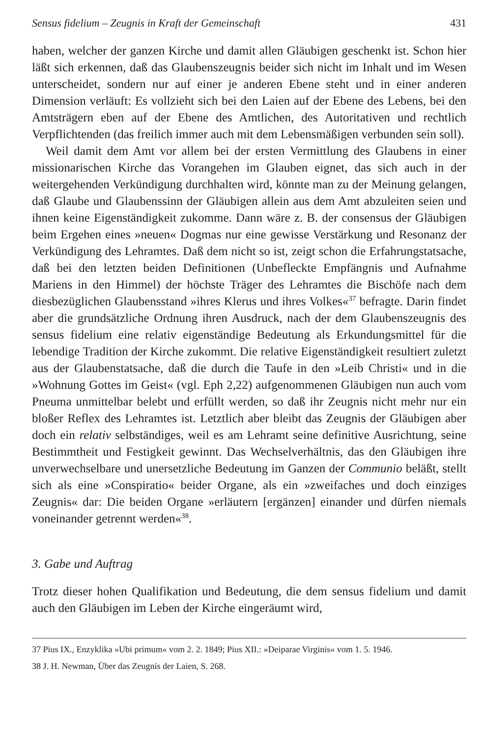Sensus fidelium – Zeugnis in Kraft der Gemeinschaft 431
haben, welcher der ganzen Kirche und damit allen Gläubigen geschenkt ist. Schon hier läßt sich erkennen, daß das Glaubenszeugnis beider sich nicht im Inhalt und im Wesen unterscheidet, sondern nur auf einer je anderen Ebene steht und in einer anderen Dimension verläuft: Es vollzieht sich bei den Laien auf der Ebene des Lebens, bei den Amtsträgern eben auf der Ebene des Amtlichen, des Autoritativen und rechtlich Verpflichtenden (das freilich immer auch mit dem Lebensmäßigen verbunden sein soll).
Weil damit dem Amt vor allem bei der ersten Vermittlung des Glaubens in einer missionarischen Kirche das Vorangehen im Glauben eignet, das sich auch in der weitergehenden Verkündigung durchhalten wird, könnte man zu der Meinung gelangen, daß Glaube und Glaubenssinn der Gläubigen allein aus dem Amt abzuleiten seien und ihnen keine Eigenständigkeit zukomme. Dann wäre z. B. der consensus der Gläubigen beim Ergehen eines »neuen« Dogmas nur eine gewisse Verstärkung und Resonanz der Verkündigung des Lehramtes. Daß dem nicht so ist, zeigt schon die Erfahrungstatsache, daß bei den letzten beiden Definitionen (Unbefleckte Empfängnis und Aufnahme Mariens in den Himmel) der höchste Träger des Lehramtes die Bischöfe nach dem diesbezüglichen Glaubensstand »ihres Klerus und ihres Volkes«<sup>37</sup> befragte. Darin findet aber die grundsätzliche Ordnung ihren Ausdruck, nach der dem Glaubenszeugnis des sensus fidelium eine relativ eigenständige Bedeutung als Erkundungsmittel für die lebendige Tradition der Kirche zukommt. Die relative Eigenständigkeit resultiert zuletzt aus der Glaubenstatsache, daß die durch die Taufe in den »Leib Christi« und in die »Wohnung Gottes im Geist« (vgl. Eph 2,22) aufgenommenen Gläubigen nun auch vom Pneuma unmittelbar belebt und erfüllt werden, so daß ihr Zeugnis nicht mehr nur ein bloßer Reflex des Lehramtes ist. Letztlich aber bleibt das Zeugnis der Gläubigen aber doch ein relativ selbständiges, weil es am Lehramt seine definitive Ausrichtung, seine Bestimmtheit und Festigkeit gewinnt. Das Wechselverhältnis, das den Gläubigen ihre unverwechselbare und unersetzliche Bedeutung im Ganzen der Communio beläßt, stellt sich als eine »Conspiratio« beider Organe, als ein »zweifaches und doch einziges Zeugnis« dar: Die beiden Organe »erläutern [ergänzen] einander und dürfen niemals voneinander getrennt werden«<sup>38</sup>.
3. Gabe und Auftrag
Trotz dieser hohen Qualifikation und Bedeutung, die dem sensus fidelium und damit auch den Gläubigen im Leben der Kirche eingeräumt wird,
37 Pius IX., Enzyklika »Ubi primum« vom 2. 2. 1849; Pius XII.: »Deiparae Virginis« vom 1. 5. 1946.
38 J. H. Newman, Über das Zeugnis der Laien, S. 268.